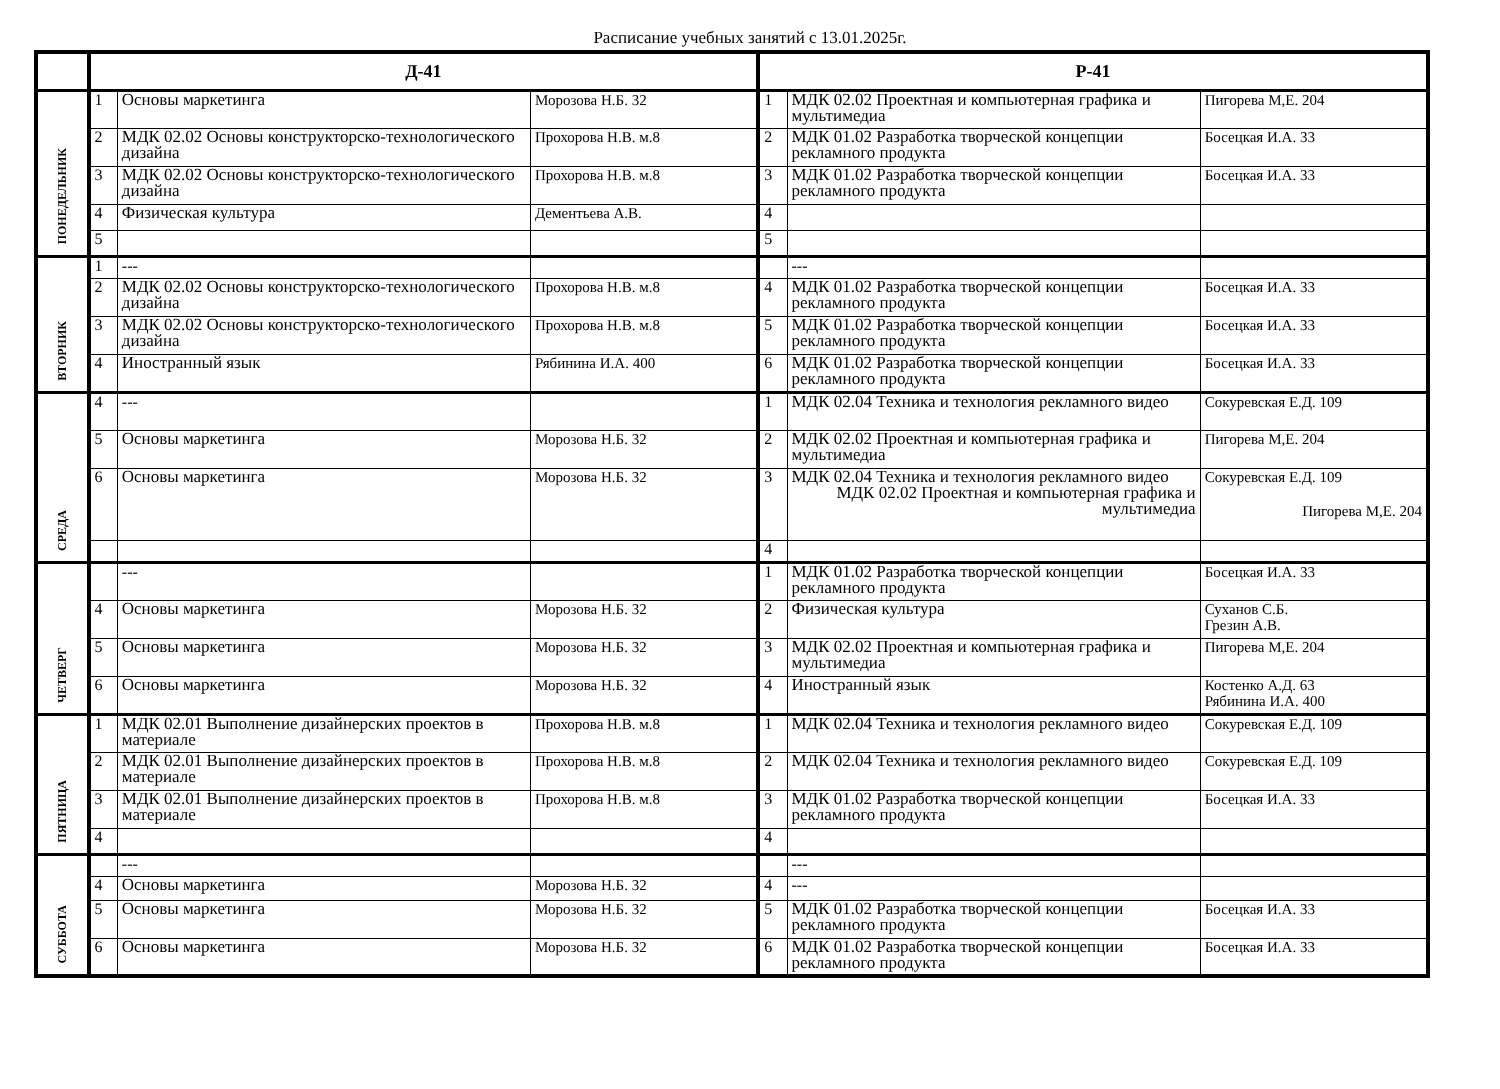Расписание учебных занятий с 13.01.2025г.
| | Д-41 | | | Р-41 | | |
| --- | --- | --- | --- | --- | --- | --- |
| ПОНЕДЕЛЬНИК | 1 | Основы маркетинга | Морозова Н.Б. 32 | 1 | МДК 02.02 Проектная и компьютерная графика и мультимедиа | Пигорева М,Е. 204 |
| | 2 | МДК 02.02 Основы конструкторско-технологического дизайна | Прохорова Н.В. м.8 | 2 | МДК 01.02 Разработка творческой концепции рекламного продукта | Босецкая И.А. 33 |
| | 3 | МДК 02.02 Основы конструкторско-технологического дизайна | Прохорова Н.В. м.8 | 3 | МДК 01.02 Разработка творческой концепции рекламного продукта | Босецкая И.А. 33 |
| | 4 | Физическая культура | Дементьева А.В. | 4 | | |
| | 5 | | | 5 | | |
| ВТОРНИК | 1 | --- | | | --- | |
| | 2 | МДК 02.02 Основы конструкторско-технологического дизайна | Прохорова Н.В. м.8 | 4 | МДК 01.02 Разработка творческой концепции рекламного продукта | Босецкая И.А. 33 |
| | 3 | МДК 02.02 Основы конструкторско-технологического дизайна | Прохорова Н.В. м.8 | 5 | МДК 01.02 Разработка творческой концепции рекламного продукта | Босецкая И.А. 33 |
| | 4 | Иностранный язык | Рябинина И.А. 400 | 6 | МДК 01.02 Разработка творческой концепции рекламного продукта | Босецкая И.А. 33 |
| СРЕДА | 4 | --- | | 1 | МДК 02.04 Техника и технология рекламного видео | Сокуревская Е.Д. 109 |
| | 5 | Основы маркетинга | Морозова Н.Б. 32 | 2 | МДК 02.02 Проектная и компьютерная графика и мультимедиа | Пигорева М,Е. 204 |
| | 6 | Основы маркетинга | Морозова Н.Б. 32 | 3 | МДК 02.04 Техника и технология рекламного видео МДК 02.02 Проектная и компьютерная графика и мультимедиа | Сокуревская Е.Д. 109 Пигорева М,Е. 204 |
| | | | | 4 | | |
| ЧЕТВЕРГ | | --- | | 1 | МДК 01.02 Разработка творческой концепции рекламного продукта | Босецкая И.А. 33 |
| | 4 | Основы маркетинга | Морозова Н.Б. 32 | 2 | Физическая культура | Суханов С.Б. Грезин А.В. |
| | 5 | Основы маркетинга | Морозова Н.Б. 32 | 3 | МДК 02.02 Проектная и компьютерная графика и мультимедиа | Пигорева М,Е. 204 |
| | 6 | Основы маркетинга | Морозова Н.Б. 32 | 4 | Иностранный язык | Костенко А.Д. 63 Рябинина И.А. 400 |
| ПЯТНИЦА | 1 | МДК 02.01 Выполнение дизайнерских проектов в материале | Прохорова Н.В. м.8 | 1 | МДК 02.04 Техника и технология рекламного видео | Сокуревская Е.Д. 109 |
| | 2 | МДК 02.01 Выполнение дизайнерских проектов в материале | Прохорова Н.В. м.8 | 2 | МДК 02.04 Техника и технология рекламного видео | Сокуревская Е.Д. 109 |
| | 3 | МДК 02.01 Выполнение дизайнерских проектов в материале | Прохорова Н.В. м.8 | 3 | МДК 01.02 Разработка творческой концепции рекламного продукта | Босецкая И.А. 33 |
| | 4 | | | 4 | | |
| СУББОТА | | --- | | | --- | |
| | 4 | Основы маркетинга | Морозова Н.Б. 32 | 4 | --- | |
| | 5 | Основы маркетинга | Морозова Н.Б. 32 | 5 | МДК 01.02 Разработка творческой концепции рекламного продукта | Босецкая И.А. 33 |
| | 6 | Основы маркетинга | Морозова Н.Б. 32 | 6 | МДК 01.02 Разработка творческой концепции рекламного продукта | Босецкая И.А. 33 |